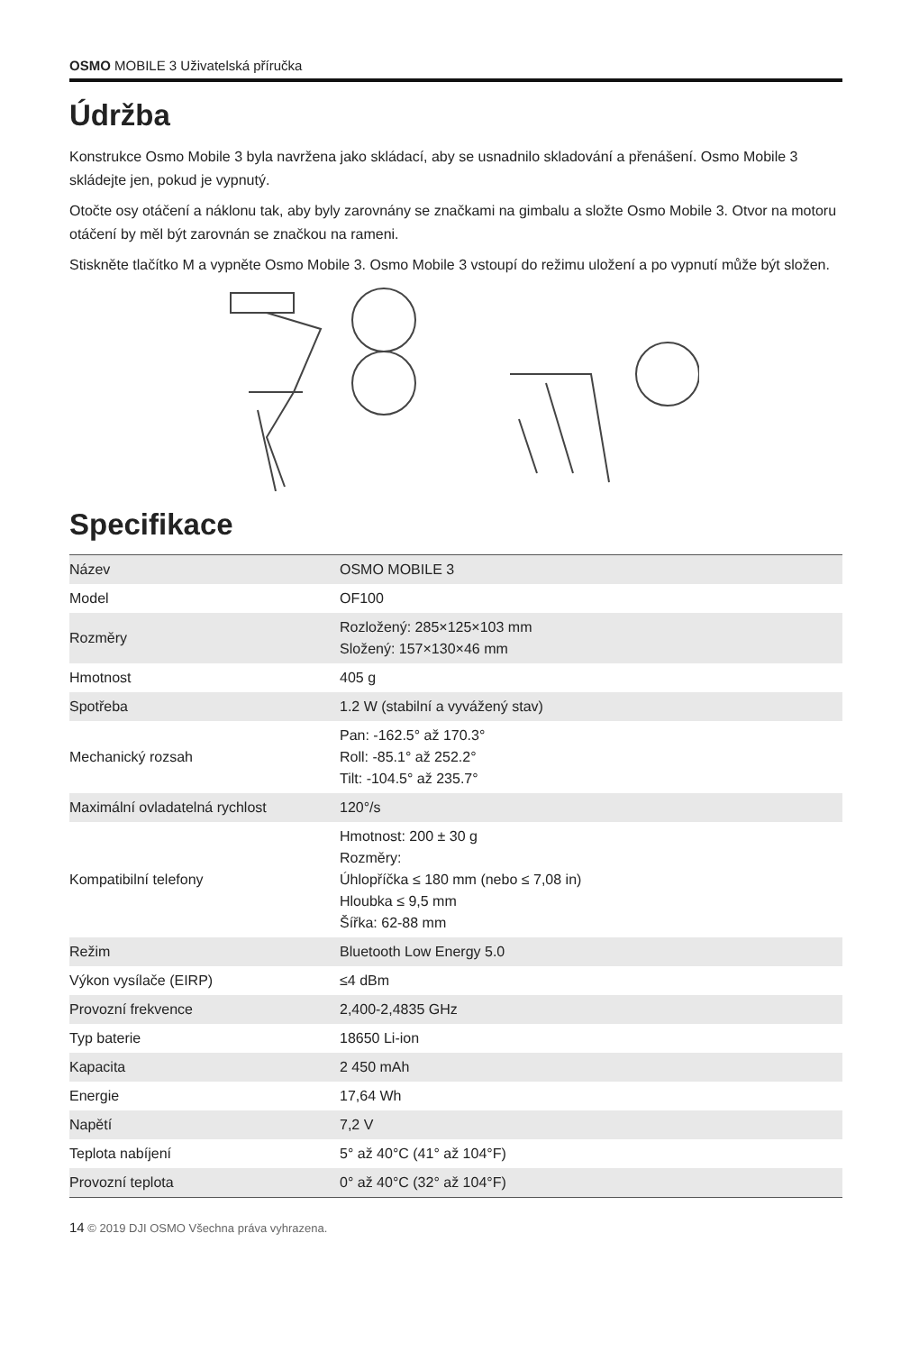OSMO MOBILE 3 Uživatelská příručka
Údržba
Konstrukce Osmo Mobile 3 byla navržena jako skládací, aby se usnadnilo skladování a přenášení. Osmo Mobile 3 skládejte jen, pokud je vypnutý.
Otočte osy otáčení a náklonu tak, aby byly zarovnány se značkami na gimbalu a složte Osmo Mobile 3. Otvor na motoru otáčení by měl být zarovnán se značkou na rameni.
Stiskněte tlačítko M a vypněte Osmo Mobile 3. Osmo Mobile 3 vstoupí do režimu uložení a po vypnutí může být složen.
Specifikace
| Název | OSMO MOBILE 3 |
| Model | OF100 |
| Rozměry | Rozložený: 285×125×103 mm Složený: 157×130×46 mm |
| Hmotnost | 405 g |
| Spotřeba | 1.2 W (stabilní a vyvážený stav) |
| Mechanický rozsah | Pan: -162.5° až 170.3° Roll: -85.1° až 252.2° Tilt: -104.5° až 235.7° |
| Maximální ovladatelná rychlost | 120°/s |
| Kompatibilní telefony | Hmotnost: 200 ± 30 g Rozměry: Úhlopříčka ≤ 180 mm (nebo ≤ 7,08 in) Hloubka ≤ 9,5 mm Šířka: 62-88 mm |
| Režim | Bluetooth Low Energy 5.0 |
| Výkon vysílače (EIRP) | ≤4 dBm |
| Provozní frekvence | 2,400-2,4835 GHz |
| Typ baterie | 18650 Li-ion |
| Kapacita | 2 450 mAh |
| Energie | 17,64 Wh |
| Napětí | 7,2 V |
| Teplota nabíjení | 5° až 40°C (41° až 104°F) |
| Provozní teplota | 0° až 40°C (32° až 104°F) |
14 © 2019 DJI OSMO Všechna práva vyhrazena.